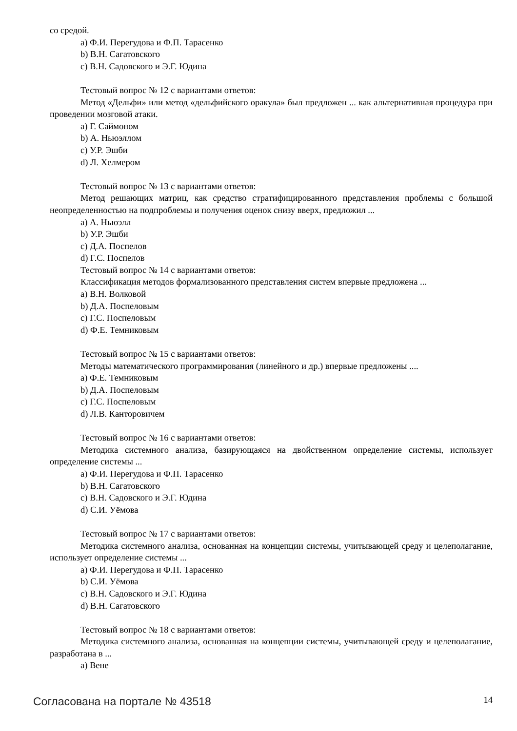со средой.
a) Ф.И. Перегудова и Ф.П. Тарасенко
b) В.Н. Сагатовского
c) В.Н. Садовского и Э.Г. Юдина
Тестовый вопрос № 12 с вариантами ответов:
Метод «Дельфи» или метод «дельфийского оракула» был предложен ... как альтернативная процедура при проведении мозговой атаки.
a) Г. Саймоном
b) А. Ньюэллом
c) У.Р. Эшби
d) Л. Хелмером
Тестовый вопрос № 13 с вариантами ответов:
Метод решающих матриц, как средство стратифицированного представления проблемы с большой неопределенностью на подпроблемы и получения оценок снизу вверх, предложил ...
a) А. Ньюэлл
b) У.Р. Эшби
c) Д.А. Поспелов
d) Г.С. Поспелов
Тестовый вопрос № 14 с вариантами ответов:
Классификация методов формализованного представления систем впервые предложена ...
a) В.Н. Волковой
b) Д.А. Поспеловым
c) Г.С. Поспеловым
d) Ф.Е. Темниковым
Тестовый вопрос № 15 с вариантами ответов:
Методы математического программирования (линейного и др.) впервые предложены ....
a) Ф.Е. Темниковым
b) Д.А. Поспеловым
c) Г.С. Поспеловым
d) Л.В. Канторовичем
Тестовый вопрос № 16 с вариантами ответов:
Методика системного анализа, базирующаяся на двойственном определение системы, использует определение системы ...
a) Ф.И. Перегудова и Ф.П. Тарасенко
b) В.Н. Сагатовского
c) В.Н. Садовского и Э.Г. Юдина
d) С.И. Уёмова
Тестовый вопрос № 17 с вариантами ответов:
Методика системного анализа, основанная на концепции системы, учитывающей среду и целеполагание, использует определение системы ...
a) Ф.И. Перегудова и Ф.П. Тарасенко
b) С.И. Уёмова
c) В.Н. Садовского и Э.Г. Юдина
d) В.Н. Сагатовского
Тестовый вопрос № 18 с вариантами ответов:
Методика системного анализа, основанная на концепции системы, учитывающей среду и целеполагание, разработана в ...
a) Вене
Согласована на портале № 43518 14